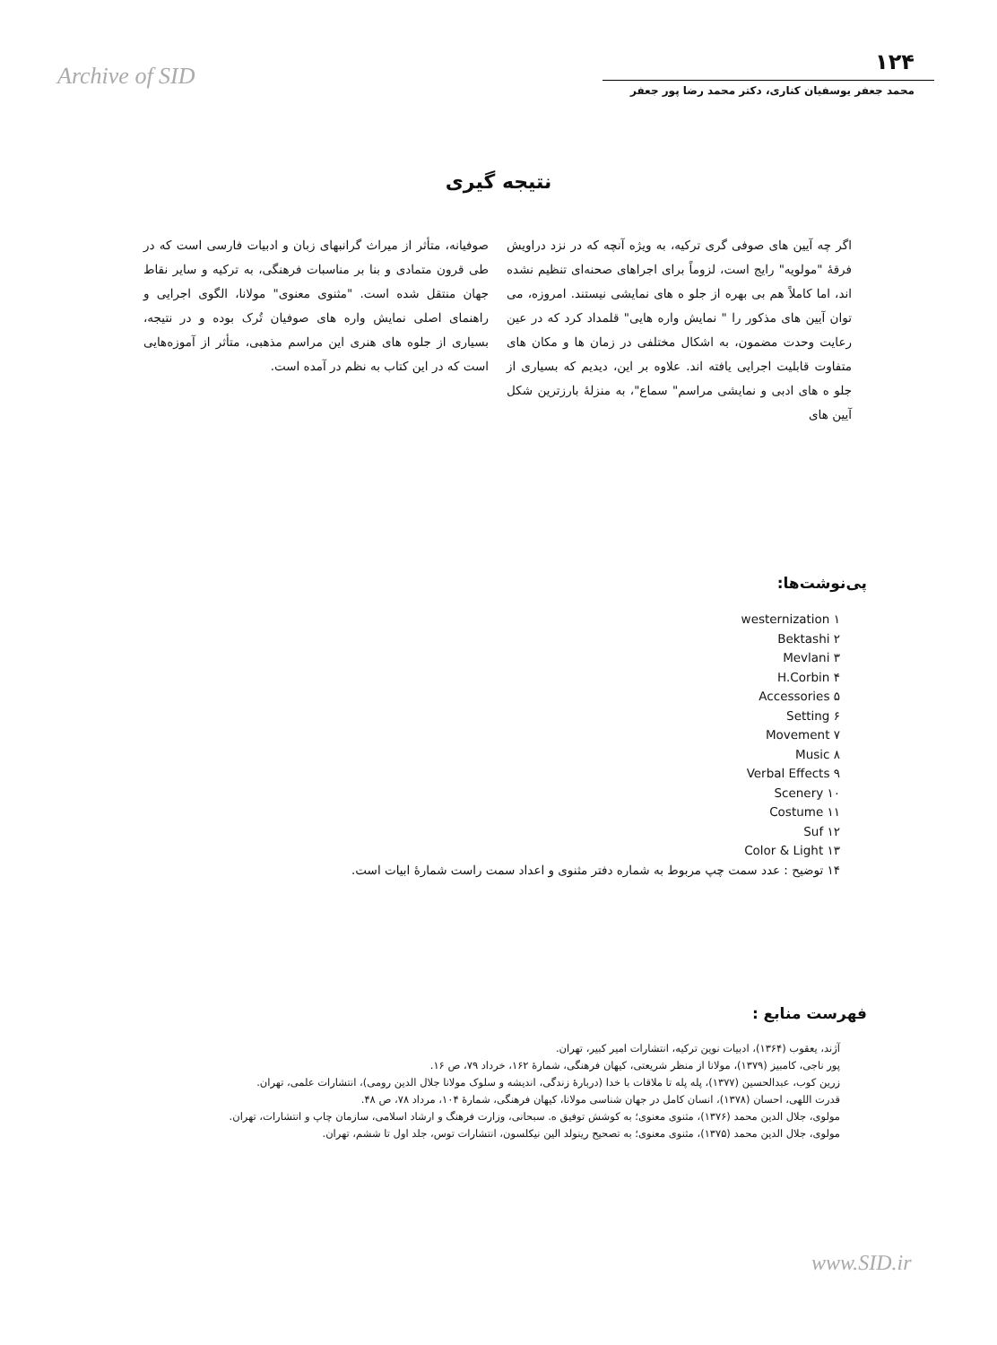Archive of SID
۱۲۴
محمد جعفر یوسفیان کناری، دکتر محمد رضا پور جعفر
نتیجه گیری
اگر چه آیین های صوفی گری ترکیه، به ویژه آنچه که در نزد دراویش فرقهٔ "مولویه" رایج است، لزوماً برای اجراهای صحنه‌ای تنظیم نشده اند، اما کاملاً هم بی بهره از جلو ه های نمایشی نیستند. امروزه، می توان آیین های مذکور را " نمایش واره هایی" قلمداد کرد که در عین رعایت وحدت مضمون، به اشکال مختلفی در زمان ها و مکان های متفاوت قابلیت اجرایی یافته اند. علاوه بر این، دیدیم که بسیاری از جلو ه های ادبی و نمایشی مراسم" سماع"، به منزلهٔ بارزترین شکل آیین های
صوفیانه، متأثر از میراث گرانبهای زبان و ادبیات فارسی است که در طی قرون متمادی و بنا بر مناسبات فرهنگی، به ترکیه و سایر نقاط جهان منتقل شده است. "مثنوی معنوی" مولانا، الگوی اجرایی و راهنمای اصلی نمایش واره های صوفیان تُرک بوده و در نتیجه، بسیاری از جلوه های هنری این مراسم مذهبی، متأثر از آموزه‌هایی است که در این کتاب به نظم در آمده است.
پی‌نوشت‌ها:
۱ westernization
۲ Bektashi
۳ Mevlani
۴ H.Corbin
۵ Accessories
۶ Setting
۷ Movement
۸ Music
۹ Verbal Effects
۱۰ Scenery
۱۱ Costume
۱۲ Suf
۱۳ Color & Light
۱۴ توضیح : عدد سمت چپ مربوط به شماره دفتر مثنوی و اعداد سمت راست شمارهٔ ابیات است.
فهرست منابع :
آژند، یعقوب (۱۳۶۴)، ادبیات نوین ترکیه، انتشارات امیر کبیر، تهران.
پور ناجی، کامبیز (۱۳۷۹)، مولانا از منظر شریعتی، کیهان فرهنگی، شمارهٔ ۱۶۲، خرداد ۷۹، ص ۱۶.
زرین کوب، عبدالحسین (۱۳۷۷)، پله پله تا ملاقات با خدا (دربارهٔ زندگی، اندیشه و سلوک مولانا جلال الدین رومی)، انتشارات علمی، تهران.
قدرت اللهی، احسان (۱۳۷۸)، انسان کامل در جهان شناسی مولانا، کیهان فرهنگی، شمارهٔ ۱۰۴، مرداد ۷۸، ص ۴۸.
مولوی، جلال الدین محمد (۱۳۷۶)، مثنوی معنوی؛ به کوشش توفیق ه. سبحانی، وزارت فرهنگ و ارشاد اسلامی، سازمان چاپ و انتشارات، تهران.
مولوی، جلال الدین محمد (۱۳۷۵)، مثنوی معنوی؛ به تصحیح رینولد الین نیکلسون، انتشارات توس، جلد اول تا ششم، تهران.
www.SID.ir